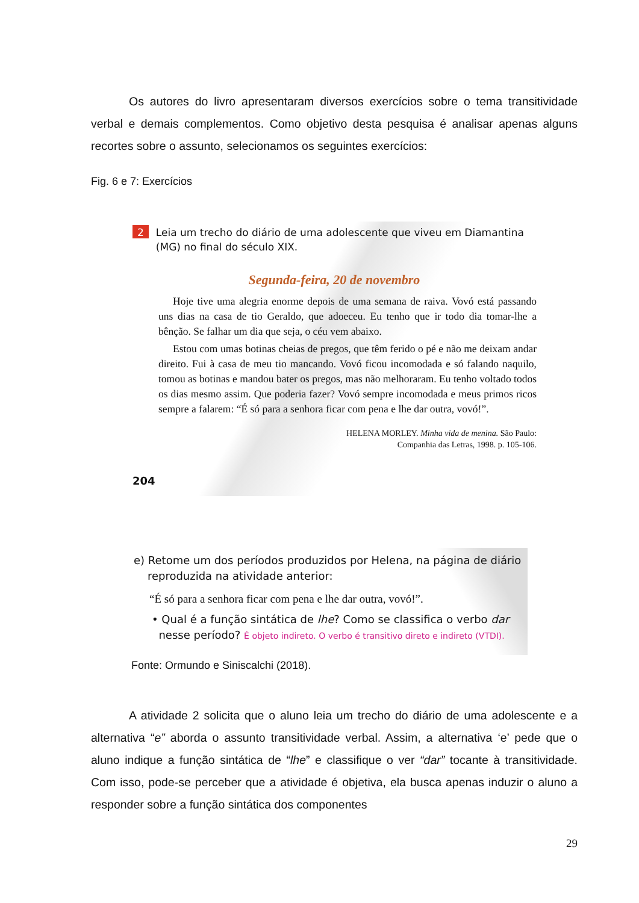Os autores do livro apresentaram diversos exercícios sobre o tema transitividade verbal e demais complementos. Como objetivo desta pesquisa é analisar apenas alguns recortes sobre o assunto, selecionamos os seguintes exercícios:
Fig. 6 e 7: Exercícios
2 Leia um trecho do diário de uma adolescente que viveu em Diamantina (MG) no final do século XIX.
Segunda-feira, 20 de novembro
Hoje tive uma alegria enorme depois de uma semana de raiva. Vovó está passando uns dias na casa de tio Geraldo, que adoeceu. Eu tenho que ir todo dia tomar-lhe a bênção. Se falhar um dia que seja, o céu vem abaixo.
Estou com umas botinas cheias de pregos, que têm ferido o pé e não me deixam andar direito. Fui à casa de meu tio mancando. Vovó ficou incomodada e só falando naquilo, tomou as botinas e mandou bater os pregos, mas não melhoraram. Eu tenho voltado todos os dias mesmo assim. Que poderia fazer? Vovó sempre incomodada e meus primos ricos sempre a falarem: “É só para a senhora ficar com pena e lhe dar outra, vovó!”.
HELENA MORLEY. Minha vida de menina. São Paulo:
Companhia das Letras, 1998. p. 105-106.
204
e) Retome um dos períodos produzidos por Helena, na página de diário
reproduzida na atividade anterior:
“É só para a senhora ficar com pena e lhe dar outra, vovó!”.
• Qual é a função sintática de lhe? Como se classifica o verbo dar
nesse período? É objeto indireto. O verbo é transitivo direto e indireto (VTDI).
Fonte: Ormundo e Siniscalchi (2018).
A atividade 2 solicita que o aluno leia um trecho do diário de uma adolescente e a alternativa “e” aborda o assunto transitividade verbal. Assim, a alternativa ‘e’ pede que o aluno indique a função sintática de “lhe” e classifique o ver “dar” tocante à transitividade. Com isso, pode-se perceber que a atividade é objetiva, ela busca apenas induzir o aluno a responder sobre a função sintática dos componentes
29